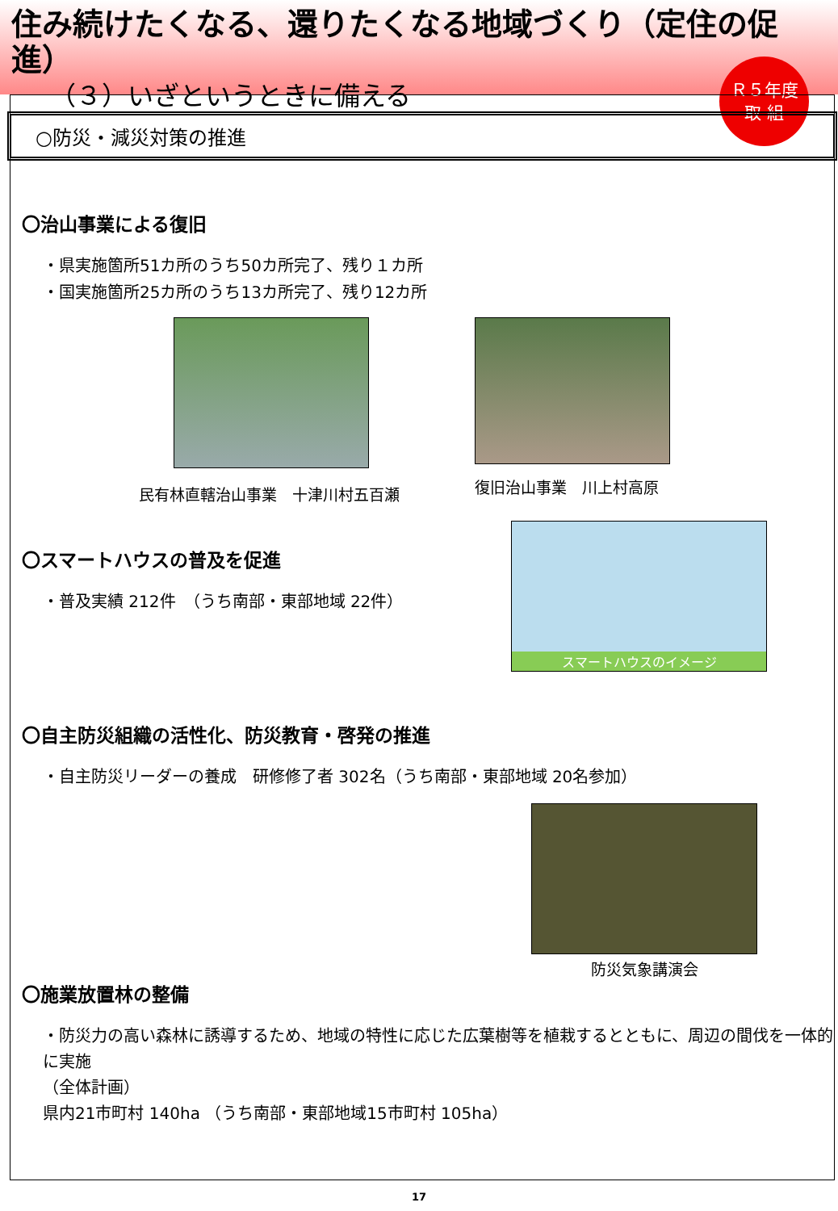住み続けたくなる、還りたくなる地域づくり（定住の促進）
（３）いざというときに備える
Ｒ５年度
取 組
○防災・減災対策の推進
〇治山事業による復旧
・県実施箇所51カ所のうち50カ所完了、残り１カ所
・国実施箇所25カ所のうち13カ所完了、残り12カ所
民有林直轄治山事業　十津川村五百瀬
復旧治山事業　川上村高原
〇スマートハウスの普及を促進
・普及実績 212件　（うち南部・東部地域 22件）
スマートハウスのイメージ
〇自主防災組織の活性化、防災教育・啓発の推進
・自主防災リーダーの養成　研修修了者 302名（うち南部・東部地域 20名参加）
防災気象講演会
〇施業放置林の整備
・防災力の高い森林に誘導するため、地域の特性に応じた広葉樹等を植栽するとともに、周辺の間伐を一体的に実施
（全体計画）
県内21市町村 140ha （うち南部・東部地域15市町村 105ha）
17